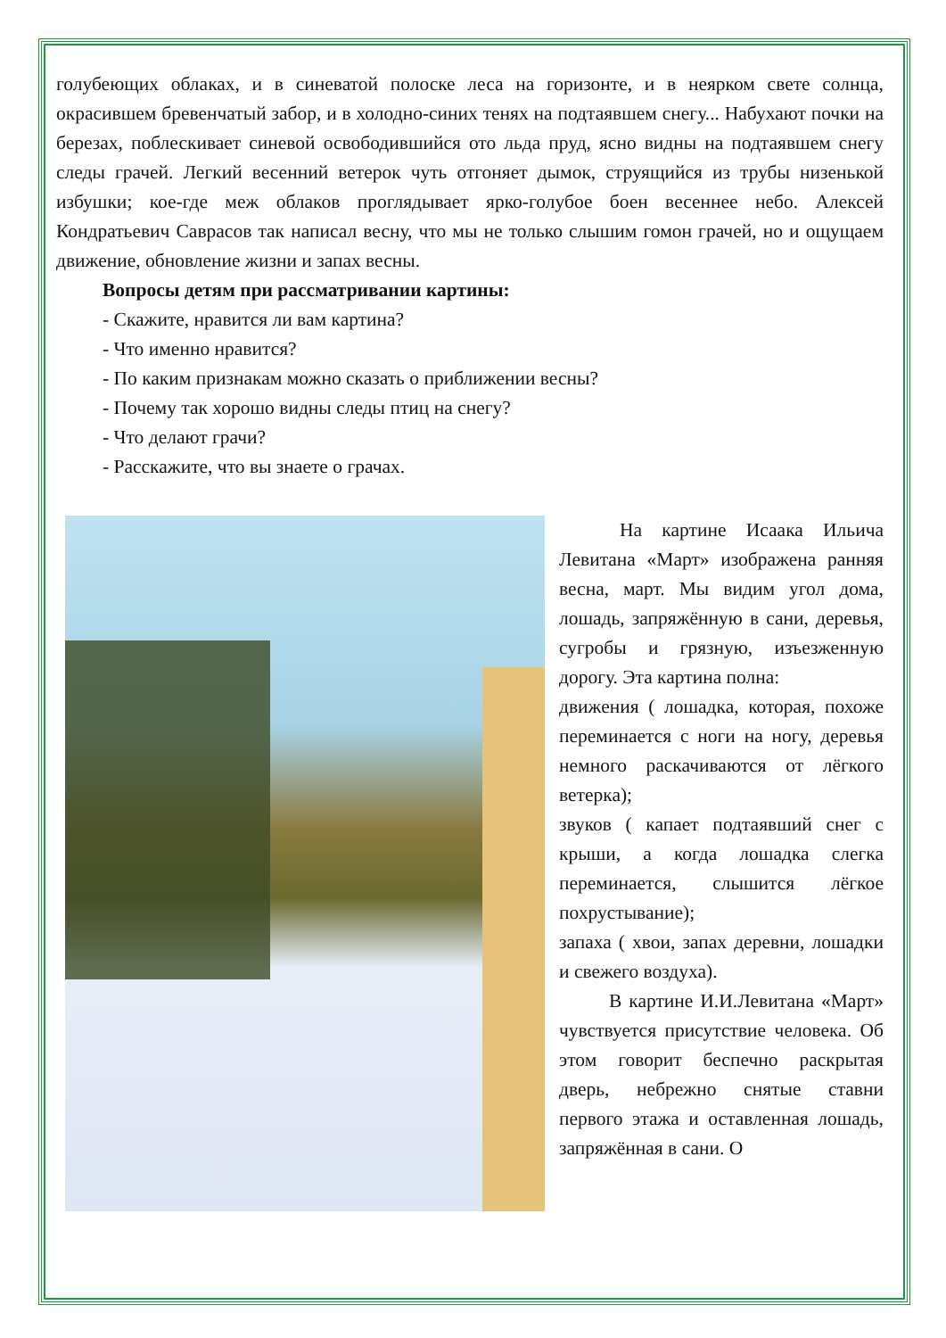голубеющих облаках, и в синеватой полоске леса на горизонте, и в неярком свете солнца, окрасившем бревенчатый забор, и в холодно-синих тенях на подтаявшем снегу... Набухают почки на березах, поблескивает синевой освободившийся ото льда пруд, ясно видны на подтаявшем снегу следы грачей. Легкий весенний ветерок чуть отгоняет дымок, струящийся из трубы низенькой избушки; кое-где меж облаков проглядывает ярко-голубое боен весеннее небо. Алексей Кондратьевич Саврасов так написал весну, что мы не только слышим гомон грачей, но и ощущаем движение, обновление жизни и запах весны.
Вопросы детям при рассматривании картины:
- Скажите, нравится ли вам картина?
- Что именно нравится?
- По каким признакам можно сказать о приближении весны?
- Почему так хорошо видны следы птиц на снегу?
- Что делают грачи?
- Расскажите, что вы знаете о грачах.
На картине Исаака Ильича Левитана «Март» изображена ранняя весна, март. Мы видим угол дома, лошадь, запряжённую в сани, деревья, сугробы и грязную, изъезженную дорогу. Эта картина полна:
движения ( лошадка, которая, похоже переминается с ноги на ногу, деревья немного раскачиваются от лёгкого ветерка);
звуков ( капает подтаявший снег с крыши, а когда лошадка слегка переминается, слышится лёгкое похрустывание);
запаха ( хвои, запах деревни, лошадки и свежего воздуха).
В картине И.И.Левитана «Март» чувствуется присутствие человека. Об этом говорит беспечно раскрытая дверь, небрежно снятые ставни первого этажа и оставленная лошадь, запряжённая в сани. О